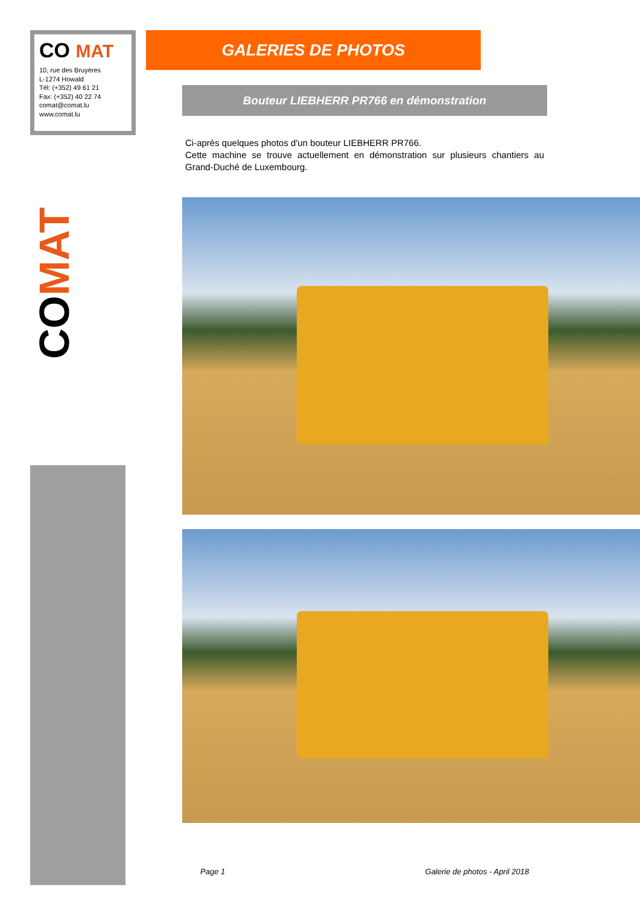CO MAT
10, rue des Bruyères
L-1274 Howald
Tél: (+352) 49 61 21
Fax: (+352) 40 22 74
comat@comat.lu
www.comat.lu
CO MAT
GALERIES DE PHOTOS
Bouteur LIEBHERR PR766 en démonstration
Ci-après quelques photos d'un bouteur LIEBHERR PR766.
Cette machine se trouve actuellement en démonstration sur plusieurs chantiers au Grand-Duché de Luxembourg.
Page 1 Galerie de photos - April 2018